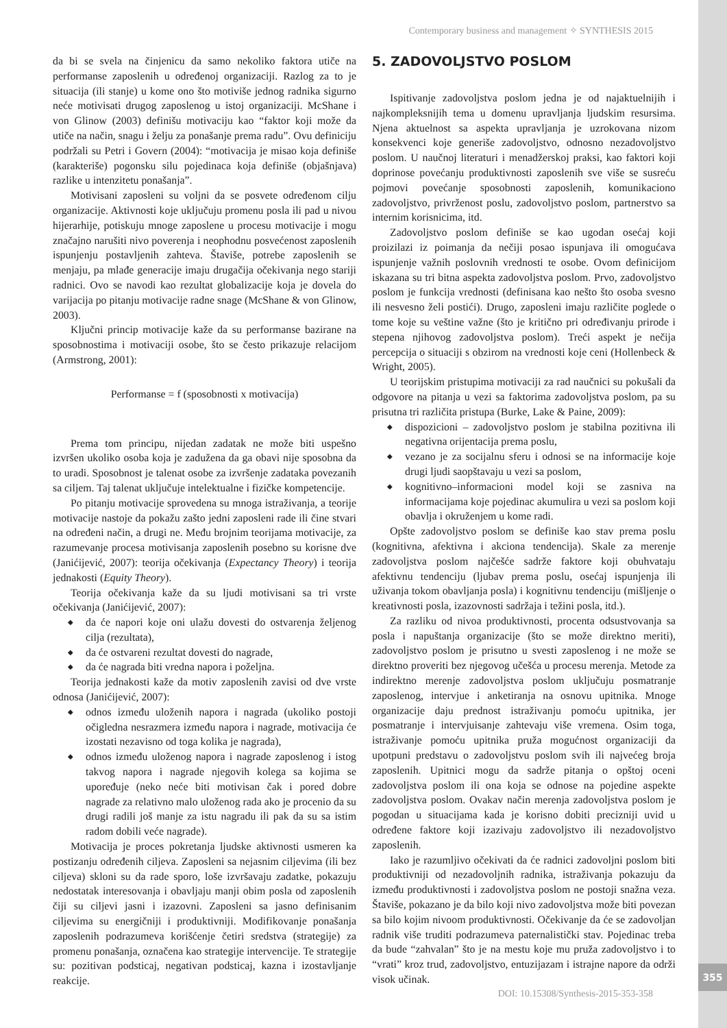355
Contemporary business and management ✧ SYNTHESIS 2015
da bi se svela na činjenicu da samo nekoliko faktora utiče na performanse zaposlenih u određenoj organizaciji. Razlog za to je situacija (ili stanje) u kome ono što motiviše jednog radnika sigurno neće motivisati drugog zaposlenog u istoj organizaciji. McShane i von Glinow (2003) definišu motivaciju kao “faktor koji može da utiče na način, snagu i želju za ponašanje prema radu”. Ovu definiciju podržali su Petri i Govern (2004): “motivacija je misao koja definiše (karakteriše) pogonsku silu pojedinaca koja definiše (objašnjava) razlike u intenzitetu ponašanja”.
Motivisani zaposleni su voljni da se posvete određenom cilju organizacije. Aktivnosti koje uključuju promenu posla ili pad u nivou hijerarhije, potiskuju mnoge zaposlene u procesu motivacije i mogu značajno narušiti nivo poverenja i neophodnu posvećenost zaposlenih ispunjenju postavljenih zahteva. Štaviše, potrebe zaposlenih se menjaju, pa mlađe generacije imaju drugačija očekivanja nego stariji radnici. Ovo se navodi kao rezultat globalizacije koja je dovela do varijacija po pitanju motivacije radne snage (McShane & von Glinow, 2003).
Ključni princip motivacije kaže da su performanse bazirane na sposobnostima i motivaciji osobe, što se često prikazuje relacijom (Armstrong, 2001):
Performanse = f (sposobnosti x motivacija)
Prema tom principu, nijedan zadatak ne može biti uspešno izvršen ukoliko osoba koja je zadužena da ga obavi nije sposobna da to uradi. Sposobnost je talenat osobe za izvršenje zadataka povezanih sa ciljem. Taj talenat uključuje intelektualne i fizičke kompetencije.
Po pitanju motivacije sprovedena su mnoga istraživanja, a teorije motivacije nastoje da pokažu zašto jedni zaposleni rade ili čine stvari na određeni način, a drugi ne. Među brojnim teorijama motivacije, za razumevanje procesa motivisanja zaposlenih posebno su korisne dve (Janićijević, 2007): teorija očekivanja (Expectancy Theory) i teorija jednakosti (Equity Theory).
Teorija očekivanja kaže da su ljudi motivisani sa tri vrste očekivanja (Janićijević, 2007):
◆ da će napori koje oni ulažu dovesti do ostvarenja željenog cilja (rezultata),
◆ da će ostvareni rezultat dovesti do nagrade,
◆ da će nagrada biti vredna napora i poželjna.
Teorija jednakosti kaže da motiv zaposlenih zavisi od dve vrste odnosa (Janićijević, 2007):
◆ odnos između uloženih napora i nagrada (ukoliko postoji očigledna nesrazmera između napora i nagrade, motivacija će izostati nezavisno od toga kolika je nagrada),
◆ odnos između uloženog napora i nagrade zaposlenog i istog takvog napora i nagrade njegovih kolega sa kojima se upoređuje (neko neće biti motivisan čak i pored dobre nagrade za relativno malo uloženog rada ako je procenio da su drugi radili još manje za istu nagradu ili pak da su sa istim radom dobili veće nagrade).
Motivacija je proces pokretanja ljudske aktivnosti usmeren ka postizanju određenih ciljeva. Zaposleni sa nejasnim ciljevima (ili bez ciljeva) skloni su da rade sporo, loše izvršavaju zadatke, pokazuju nedostatak interesovanja i obavljaju manji obim posla od zaposlenih čiji su ciljevi jasni i izazovni. Zaposleni sa jasno definisanim ciljevima su energičniji i produktivniji. Modifikovanje ponašanja zaposlenih podrazumeva korišćenje četiri sredstva (strategije) za promenu ponašanja, označena kao strategije intervencije. Te strategije su: pozitivan podsticaj, negativan podsticaj, kazna i izostavljanje reakcije.
5. ZADOVOLJSTVO POSLOM
Ispitivanje zadovoljstva poslom jedna je od najaktuelnijih i najkompleksnijih tema u domenu upravljanja ljudskim resursima. Njena aktuelnost sa aspekta upravljanja je uzrokovana nizom konsekvenci koje generiše zadovoljstvo, odnosno nezadovoljstvo poslom. U naučnoj literaturi i menadžerskoj praksi, kao faktori koji doprinose povećanju produktivnosti zaposlenih sve više se susreću pojmovi povećanje sposobnosti zaposlenih, komunikaciono zadovoljstvo, privrženost poslu, zadovoljstvo poslom, partnerstvo sa internim korisnicima, itd.
Zadovoljstvo poslom definiše se kao ugodan osećaj koji proizilazi iz poimanja da nečiji posao ispunjava ili omogućava ispunjenje važnih poslovnih vrednosti te osobe. Ovom definicijom iskazana su tri bitna aspekta zadovoljstva poslom. Prvo, zadovoljstvo poslom je funkcija vrednosti (definisana kao nešto što osoba svesno ili nesvesno želi postići). Drugo, zaposleni imaju različite poglede o tome koje su veštine važne (što je kritično pri određivanju prirode i stepena njihovog zadovoljstva poslom). Treći aspekt je nečija percepcija o situaciji s obzirom na vrednosti koje ceni (Hollenbeck & Wright, 2005).
U teorijskim pristupima motivaciji za rad naučnici su pokušali da odgovore na pitanja u vezi sa faktorima zadovoljstva poslom, pa su prisutna tri različita pristupa (Burke, Lake & Paine, 2009):
◆ dispozicioni – zadovoljstvo poslom je stabilna pozitivna ili negativna orijentacija prema poslu,
◆ vezano je za socijalnu sferu i odnosi se na informacije koje drugi ljudi saopštavaju u vezi sa poslom,
◆ kognitivno–informacioni model koji se zasniva na informacijama koje pojedinac akumulira u vezi sa poslom koji obavlja i okruženjem u kome radi.
Opšte zadovoljstvo poslom se definiše kao stav prema poslu (kognitivna, afektivna i akciona tendencija). Skale za merenje zadovoljstva poslom najčešće sadrže faktore koji obuhvataju afektivnu tendenciju (ljubav prema poslu, osećaj ispunjenja ili uživanja tokom obavljanja posla) i kognitivnu tendenciju (mišljenje o kreativnosti posla, izazovnosti sadržaja i težini posla, itd.).
Za razliku od nivoa produktivnosti, procenta odsustvovanja sa posla i napuštanja organizacije (što se može direktno meriti), zadovoljstvo poslom je prisutno u svesti zaposlenog i ne može se direktno proveriti bez njegovog učešća u procesu merenja. Metode za indirektno merenje zadovoljstva poslom uključuju posmatranje zaposlenog, intervjue i anketiranja na osnovu upitnika. Mnoge organizacije daju prednost istraživanju pomoću upitnika, jer posmatranje i intervjuisanje zahtevaju više vremena. Osim toga, istraživanje pomoću upitnika pruža mogućnost organizaciji da upotpuni predstavu o zadovoljstvu poslom svih ili najvećeg broja zaposlenih. Upitnici mogu da sadrže pitanja o opštoj oceni zadovoljstva poslom ili ona koja se odnose na pojedine aspekte zadovoljstva poslom. Ovakav način merenja zadovoljstva poslom je pogodan u situacijama kada je korisno dobiti precizniji uvid u određene faktore koji izazivaju zadovoljstvo ili nezadovoljstvo zaposlenih.
Iako je razumljivo očekivati da će radnici zadovoljni poslom biti produktivniji od nezadovoljnih radnika, istraživanja pokazuju da između produktivnosti i zadovoljstva poslom ne postoji snažna veza. Štaviše, pokazano je da bilo koji nivo zadovoljstva može biti povezan sa bilo kojim nivoom produktivnosti. Očekivanje da će se zadovoljan radnik više truditi podrazumeva paternalistički stav. Pojedinac treba da bude “zahvalan” što je na mestu koje mu pruža zadovoljstvo i to “vrati” kroz trud, zadovoljstvo, entuzijazam i istrajne napore da održi visok učinak.
DOI: 10.15308/Synthesis-2015-353-358